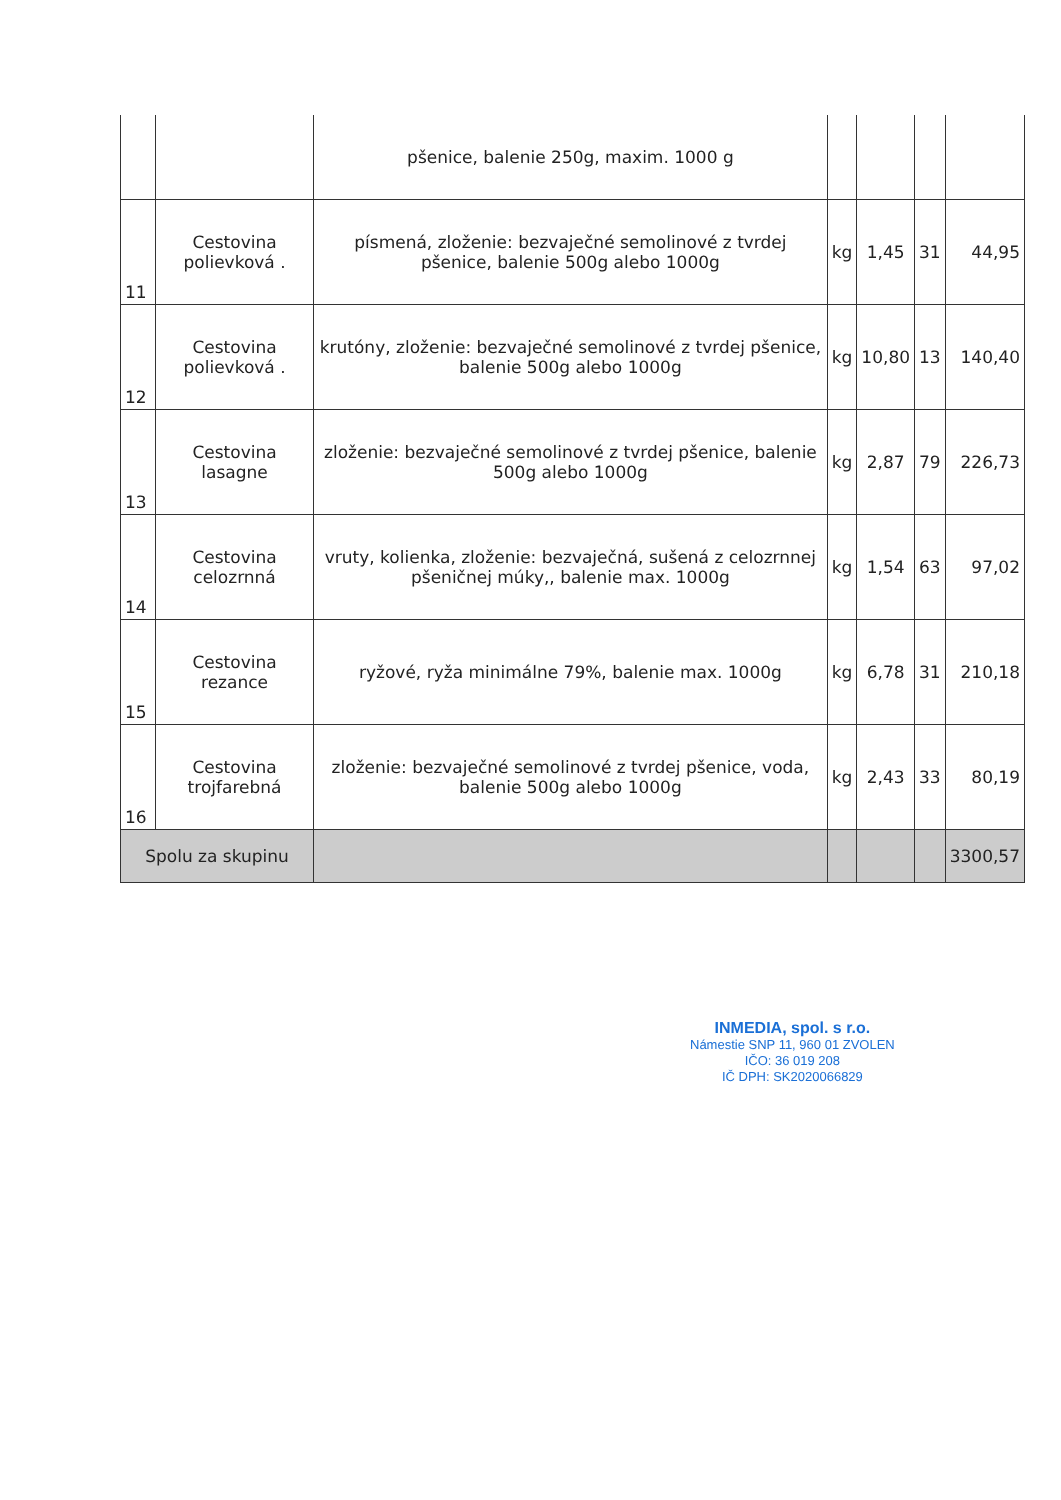| | | pšenice, balenie 250g, maxim. 1000 g | | | | |
| 11 | Cestovina polievková . | písmená, zloženie: bezvaječné semolinové z tvrdej pšenice, balenie 500g alebo 1000g | kg | 1,45 | 31 | 44,95 |
| 12 | Cestovina polievková . | krutóny, zloženie: bezvaječné semolinové z tvrdej pšenice, balenie 500g alebo 1000g | kg | 10,80 | 13 | 140,40 |
| 13 | Cestovina lasagne | zloženie: bezvaječné semolinové z tvrdej pšenice, balenie 500g alebo 1000g | kg | 2,87 | 79 | 226,73 |
| 14 | Cestovina celozrnná | vruty, kolienka, zloženie: bezvaječná, sušená z celozrnnej pšeničnej múky,, balenie max. 1000g | kg | 1,54 | 63 | 97,02 |
| 15 | Cestovina rezance | ryžové, ryža minimálne 79%, balenie max. 1000g | kg | 6,78 | 31 | 210,18 |
| 16 | Cestovina trojfarebná | zloženie: bezvaječné semolinové z tvrdej pšenice, voda, balenie 500g alebo 1000g | kg | 2,43 | 33 | 80,19 |
| Spolu za skupinu | | | | | | 3300,57 |
INMEDIA, spol. s r.o.
Námestie SNP 11, 960 01 ZVOLEN
IČO: 36 019 208
IČ DPH: SK2020066829